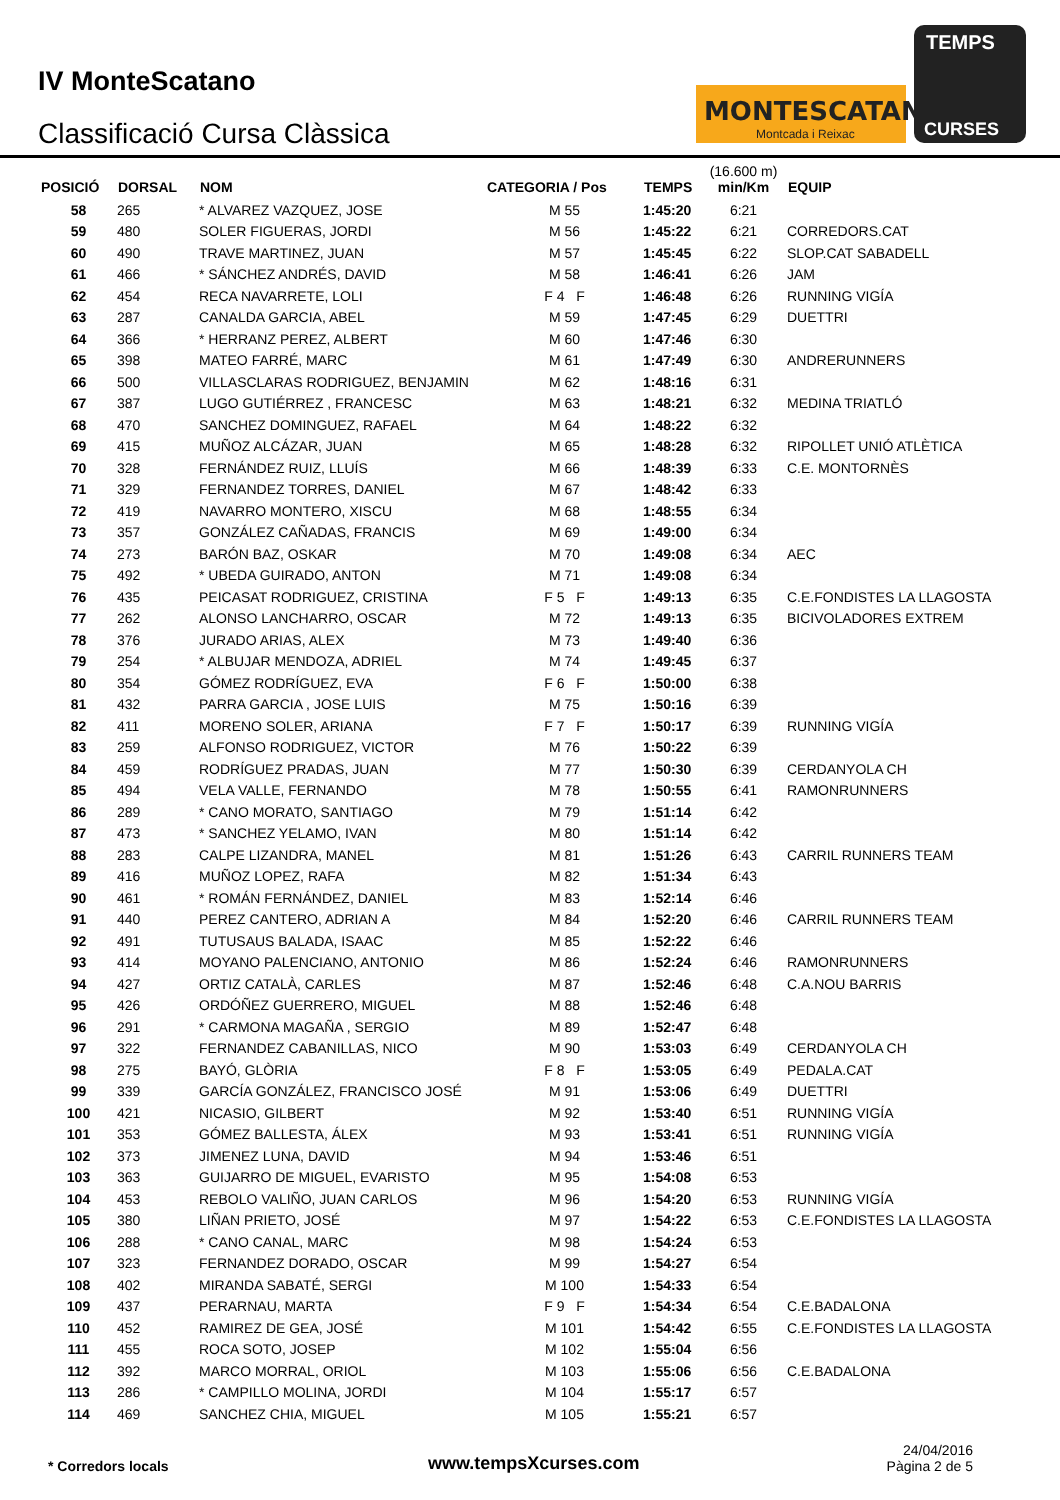IV MonteScatano
Classificació Cursa Clàssica
MONTESCATANO
Montcada i Reixac
TEMPS
CURSES
| POSICIÓ | DORSAL | NOM | CATEGORIA / Pos | TEMPS | (16.600 m) min/Km | EQUIP |
| --- | --- | --- | --- | --- | --- | --- |
| 58 | 265 | * ALVAREZ VAZQUEZ, JOSE | M 55 | 1:45:20 | 6:21 | |
| 59 | 480 | SOLER FIGUERAS, JORDI | M 56 | 1:45:22 | 6:21 | CORREDORS.CAT |
| 60 | 490 | TRAVE MARTINEZ, JUAN | M 57 | 1:45:45 | 6:22 | SLOP.CAT SABADELL |
| 61 | 466 | * SÁNCHEZ ANDRÉS, DAVID | M 58 | 1:46:41 | 6:26 | JAM |
| 62 | 454 | RECA NAVARRETE, LOLI | F 4 F | 1:46:48 | 6:26 | RUNNING VIGÍA |
| 63 | 287 | CANALDA GARCIA, ABEL | M 59 | 1:47:45 | 6:29 | DUETTRI |
| 64 | 366 | * HERRANZ PEREZ, ALBERT | M 60 | 1:47:46 | 6:30 | |
| 65 | 398 | MATEO FARRÉ, MARC | M 61 | 1:47:49 | 6:30 | ANDRERUNNERS |
| 66 | 500 | VILLASCLARAS RODRIGUEZ, BENJAMIN | M 62 | 1:48:16 | 6:31 | |
| 67 | 387 | LUGO GUTIÉRREZ , FRANCESC | M 63 | 1:48:21 | 6:32 | MEDINA TRIATLÓ |
| 68 | 470 | SANCHEZ DOMINGUEZ, RAFAEL | M 64 | 1:48:22 | 6:32 | |
| 69 | 415 | MUÑOZ ALCÁZAR, JUAN | M 65 | 1:48:28 | 6:32 | RIPOLLET UNIÓ ATLÈTICA |
| 70 | 328 | FERNÁNDEZ RUIZ, LLUÍS | M 66 | 1:48:39 | 6:33 | C.E. MONTORNÈS |
| 71 | 329 | FERNANDEZ TORRES, DANIEL | M 67 | 1:48:42 | 6:33 | |
| 72 | 419 | NAVARRO MONTERO, XISCU | M 68 | 1:48:55 | 6:34 | |
| 73 | 357 | GONZÁLEZ CAÑADAS, FRANCIS | M 69 | 1:49:00 | 6:34 | |
| 74 | 273 | BARÓN BAZ, OSKAR | M 70 | 1:49:08 | 6:34 | AEC |
| 75 | 492 | * UBEDA GUIRADO, ANTON | M 71 | 1:49:08 | 6:34 | |
| 76 | 435 | PEICASAT RODRIGUEZ, CRISTINA | F 5 F | 1:49:13 | 6:35 | C.E.FONDISTES LA LLAGOSTA |
| 77 | 262 | ALONSO LANCHARRO, OSCAR | M 72 | 1:49:13 | 6:35 | BICIVOLADORES EXTREM |
| 78 | 376 | JURADO ARIAS, ALEX | M 73 | 1:49:40 | 6:36 | |
| 79 | 254 | * ALBUJAR MENDOZA, ADRIEL | M 74 | 1:49:45 | 6:37 | |
| 80 | 354 | GÓMEZ RODRÍGUEZ, EVA | F 6 F | 1:50:00 | 6:38 | |
| 81 | 432 | PARRA GARCIA , JOSE LUIS | M 75 | 1:50:16 | 6:39 | |
| 82 | 411 | MORENO SOLER, ARIANA | F 7 F | 1:50:17 | 6:39 | RUNNING VIGÍA |
| 83 | 259 | ALFONSO RODRIGUEZ, VICTOR | M 76 | 1:50:22 | 6:39 | |
| 84 | 459 | RODRÍGUEZ PRADAS, JUAN | M 77 | 1:50:30 | 6:39 | CERDANYOLA CH |
| 85 | 494 | VELA VALLE, FERNANDO | M 78 | 1:50:55 | 6:41 | RAMONRUNNERS |
| 86 | 289 | * CANO MORATO, SANTIAGO | M 79 | 1:51:14 | 6:42 | |
| 87 | 473 | * SANCHEZ YELAMO, IVAN | M 80 | 1:51:14 | 6:42 | |
| 88 | 283 | CALPE LIZANDRA, MANEL | M 81 | 1:51:26 | 6:43 | CARRIL RUNNERS TEAM |
| 89 | 416 | MUÑOZ LOPEZ, RAFA | M 82 | 1:51:34 | 6:43 | |
| 90 | 461 | * ROMÁN FERNÁNDEZ, DANIEL | M 83 | 1:52:14 | 6:46 | |
| 91 | 440 | PEREZ CANTERO, ADRIAN A | M 84 | 1:52:20 | 6:46 | CARRIL RUNNERS TEAM |
| 92 | 491 | TUTUSAUS BALADA, ISAAC | M 85 | 1:52:22 | 6:46 | |
| 93 | 414 | MOYANO PALENCIANO, ANTONIO | M 86 | 1:52:24 | 6:46 | RAMONRUNNERS |
| 94 | 427 | ORTIZ CATALÀ, CARLES | M 87 | 1:52:46 | 6:48 | C.A.NOU BARRIS |
| 95 | 426 | ORDÓÑEZ GUERRERO, MIGUEL | M 88 | 1:52:46 | 6:48 | |
| 96 | 291 | * CARMONA MAGAÑA , SERGIO | M 89 | 1:52:47 | 6:48 | |
| 97 | 322 | FERNANDEZ CABANILLAS, NICO | M 90 | 1:53:03 | 6:49 | CERDANYOLA CH |
| 98 | 275 | BAYÓ, GLÒRIA | F 8 F | 1:53:05 | 6:49 | PEDALA.CAT |
| 99 | 339 | GARCÍA GONZÁLEZ, FRANCISCO JOSÉ | M 91 | 1:53:06 | 6:49 | DUETTRI |
| 100 | 421 | NICASIO, GILBERT | M 92 | 1:53:40 | 6:51 | RUNNING VIGÍA |
| 101 | 353 | GÓMEZ BALLESTA, ÁLEX | M 93 | 1:53:41 | 6:51 | RUNNING VIGÍA |
| 102 | 373 | JIMENEZ LUNA, DAVID | M 94 | 1:53:46 | 6:51 | |
| 103 | 363 | GUIJARRO DE MIGUEL, EVARISTO | M 95 | 1:54:08 | 6:53 | |
| 104 | 453 | REBOLO VALIÑO, JUAN CARLOS | M 96 | 1:54:20 | 6:53 | RUNNING VIGÍA |
| 105 | 380 | LIÑAN PRIETO, JOSÉ | M 97 | 1:54:22 | 6:53 | C.E.FONDISTES LA LLAGOSTA |
| 106 | 288 | * CANO CANAL, MARC | M 98 | 1:54:24 | 6:53 | |
| 107 | 323 | FERNANDEZ DORADO, OSCAR | M 99 | 1:54:27 | 6:54 | |
| 108 | 402 | MIRANDA SABATÉ, SERGI | M 100 | 1:54:33 | 6:54 | |
| 109 | 437 | PERARNAU, MARTA | F 9 F | 1:54:34 | 6:54 | C.E.BADALONA |
| 110 | 452 | RAMIREZ DE GEA, JOSÉ | M 101 | 1:54:42 | 6:55 | C.E.FONDISTES LA LLAGOSTA |
| 111 | 455 | ROCA SOTO, JOSEP | M 102 | 1:55:04 | 6:56 | |
| 112 | 392 | MARCO MORRAL, ORIOL | M 103 | 1:55:06 | 6:56 | C.E.BADALONA |
| 113 | 286 | * CAMPILLO MOLINA, JORDI | M 104 | 1:55:17 | 6:57 | |
| 114 | 469 | SANCHEZ CHIA, MIGUEL | M 105 | 1:55:21 | 6:57 | |
* Corredors locals
www.tempsXcurses.com
24/04/2016
Pàgina 2 de 5